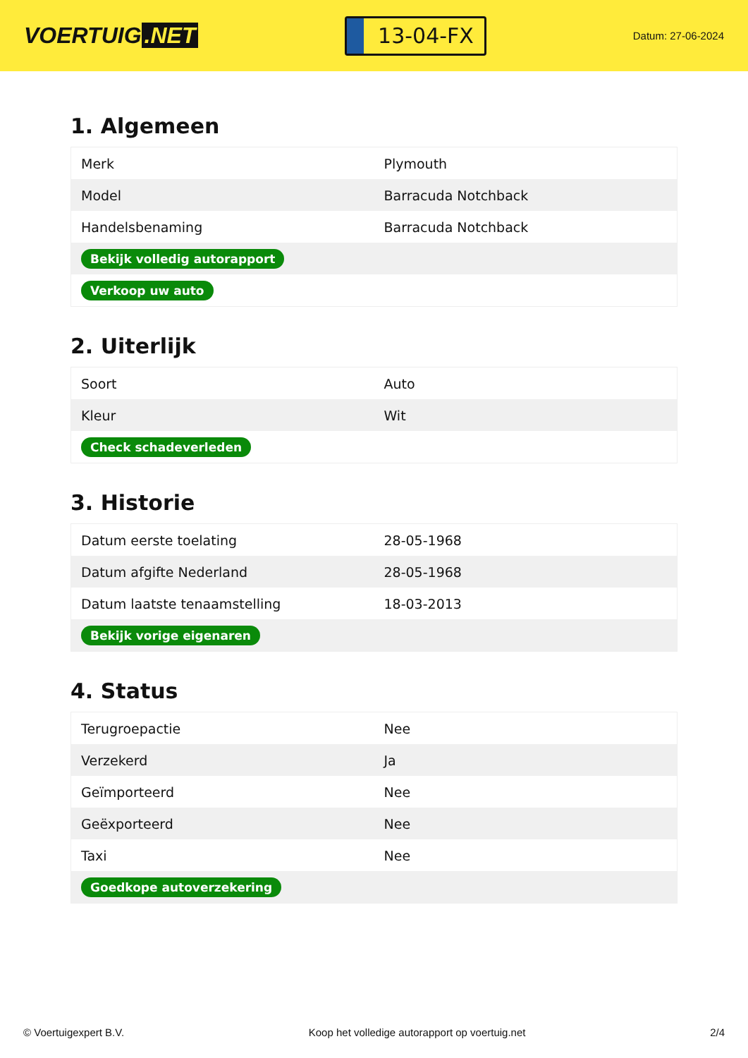VOERTUIG.NET
13-04-FX
Datum: 27-06-2024
1. Algemeen
| Merk | Plymouth |
| Model | Barracuda Notchback |
| Handelsbenaming | Barracuda Notchback |
| Bekijk volledig autorapport | |
| Verkoop uw auto | |
2. Uiterlijk
| Soort | Auto |
| Kleur | Wit |
| Check schadeverleden | |
3. Historie
| Datum eerste toelating | 28-05-1968 |
| Datum afgifte Nederland | 28-05-1968 |
| Datum laatste tenaamstelling | 18-03-2013 |
| Bekijk vorige eigenaren | |
4. Status
| Terugroepactie | Nee |
| Verzekerd | Ja |
| Geïmporteerd | Nee |
| Geëxporteerd | Nee |
| Taxi | Nee |
| Goedkope autoverzekering | |
© Voertuigexpert B.V. Koop het volledige autorapport op voertuig.net 2/4